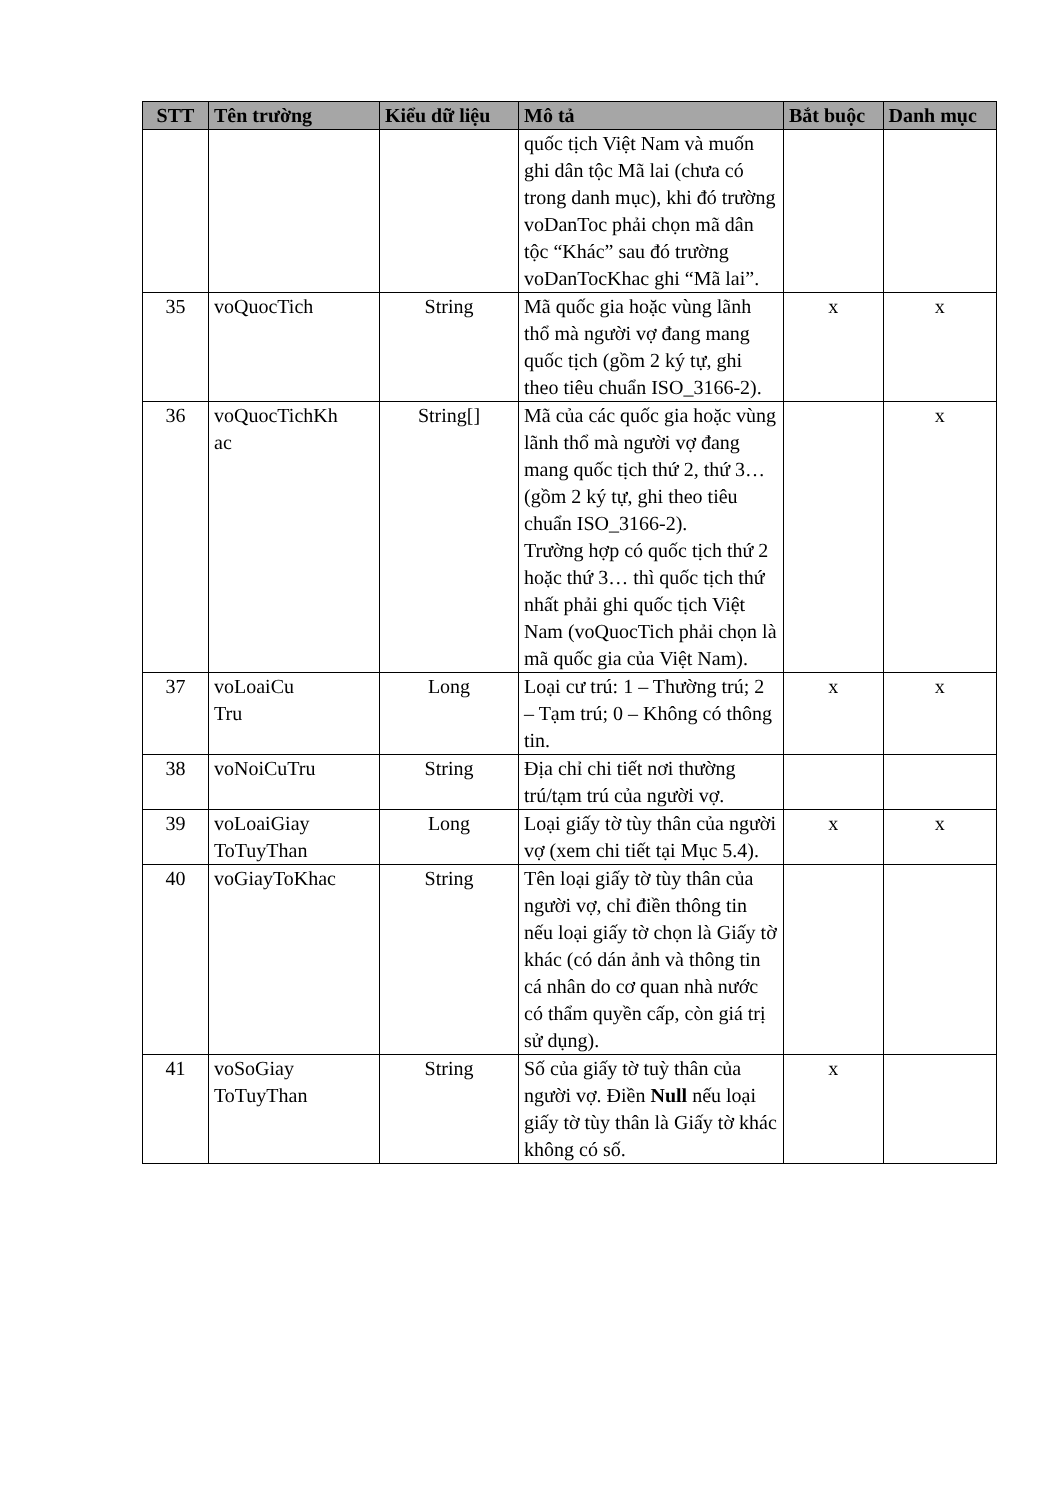| STT | Tên trường | Kiểu dữ liệu | Mô tả | Bắt buộc | Danh mục |
| --- | --- | --- | --- | --- | --- |
| | | | quốc tịch Việt Nam và muốn ghi dân tộc Mã lai (chưa có trong danh mục), khi đó trường voDanToc phải chọn mã dân tộc “Khác” sau đó trường voDanTocKhac ghi “Mã lai”. | | |
| 35 | voQuocTich | String | Mã quốc gia hoặc vùng lãnh thổ mà người vợ đang mang quốc tịch (gồm 2 ký tự, ghi theo tiêu chuẩn ISO_3166-2). | x | x |
| 36 | voQuocTichKh ac | String[] | Mã của các quốc gia hoặc vùng lãnh thổ mà người vợ đang mang quốc tịch thứ 2, thứ 3… (gồm 2 ký tự, ghi theo tiêu chuẩn ISO_3166-2). Trường hợp có quốc tịch thứ 2 hoặc thứ 3… thì quốc tịch thứ nhất phải ghi quốc tịch Việt Nam (voQuocTich phải chọn là mã quốc gia của Việt Nam). | | x |
| 37 | voLoaiCu Tru | Long | Loại cư trú: 1 – Thường trú; 2 – Tạm trú; 0 – Không có thông tin. | x | x |
| 38 | voNoiCuTru | String | Địa chỉ chi tiết nơi thường trú/tạm trú của người vợ. | | |
| 39 | voLoaiGiay ToTuyThan | Long | Loại giấy tờ tùy thân của người vợ (xem chi tiết tại Mục 5.4). | x | x |
| 40 | voGiayToKhac | String | Tên loại giấy tờ tùy thân của người vợ, chỉ điền thông tin nếu loại giấy tờ chọn là Giấy tờ khác (có dán ảnh và thông tin cá nhân do cơ quan nhà nước có thẩm quyền cấp, còn giá trị sử dụng). | | |
| 41 | voSoGiay ToTuyThan | String | Số của giấy tờ tuỳ thân của người vợ. Điền Null nếu loại giấy tờ tùy thân là Giấy tờ khác không có số. | x | |